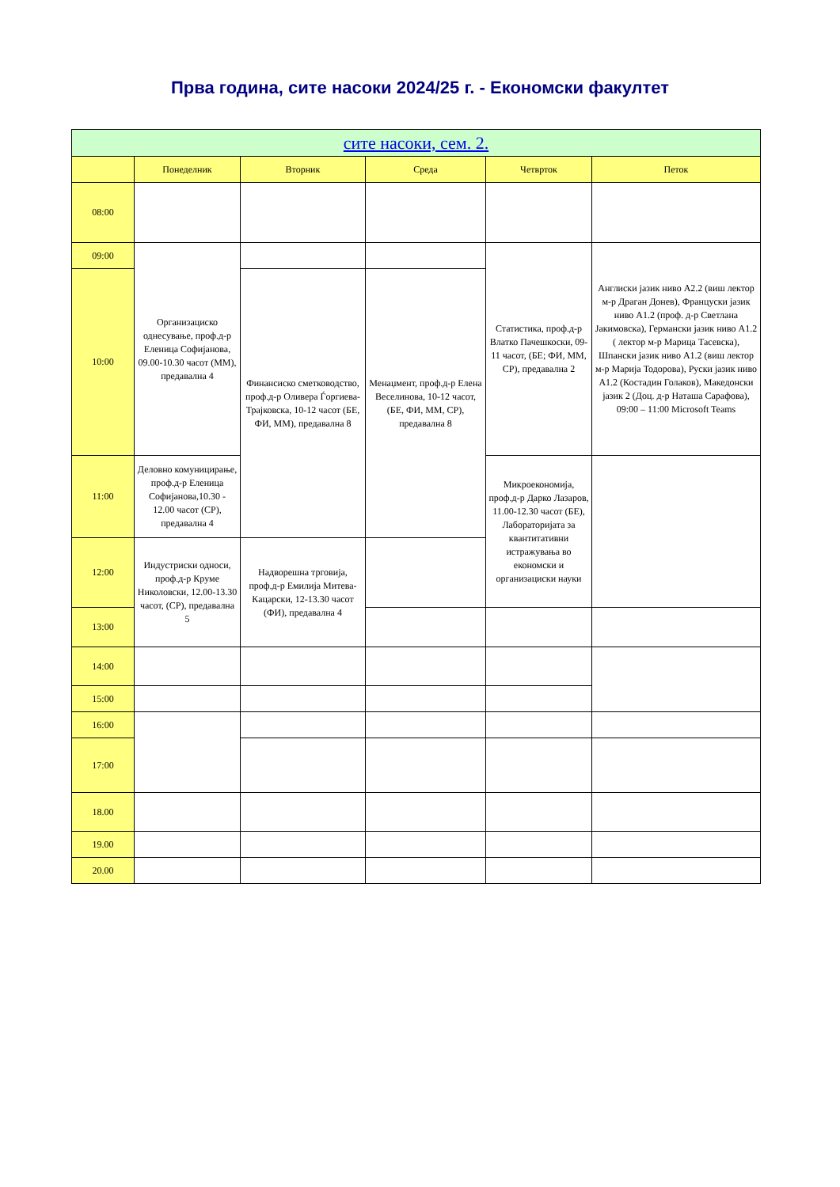Прва година, сите насоки 2024/25 г. - Економски факултет
| сите насоки, сем. 2. | | | | | |
| --- | --- | --- | --- | --- | --- |
| | Понеделник | Вторник | Среда | Четврток | Петок |
| 08:00 | | | | | |
| 09:00 | Организациско однесување, проф.д-р Еленица Софијанова, 09.00-10.30 часот (ММ), предавална 4 | | | Статистика, проф.д-р Влатко Пачешкоски, 09-11 часот, (БЕ; ФИ, ММ, СР), предавална 2 | Англиски јазик ниво А2.2 (виш лектор м-р Драган Донев), Француски јазик ниво А1.2 (проф. д-р Светлана Јакимовска), Германски јазик ниво А1.2 ( лектор м-р Марица Тасевска), Шпански јазик ниво А1.2 (виш лектор м-р Марија Тодорова), Руски јазик ниво А1.2 (Костадин Голаков), Македонски јазик 2 (Доц. д-р Наташа Сарафова), 09:00 – 11:00 Microsoft Teams |
| 10:00 | | Финансиско сметководство, проф.д-р Оливера Ѓоргиева-Трајковска, 10-12 часот (БЕ, ФИ, ММ), предавална 8 | Менаџмент, проф.д-р Елена Веселинова, 10-12 часот, (БЕ, ФИ, ММ, СР), предавална 8 | | |
| 11:00 | Деловно комуницирање, проф.д-р Еленица Софијанова,10.30 - 12.00 часот (СР), предавална 4 | | | Микроекономија, проф.д-р Дарко Лазаров, 11.00-12.30 часот (БЕ), Лабораторијата за квантитативни истражувања во економски и организациски науки | |
| 12:00 | Индустриски односи, проф.д-р Круме Николовски, 12.00-13.30 часот, (СР), предавална 5 | Надворешна трговија, проф.д-р Емилија Митева-Кацарски, 12-13.30 часот (ФИ), предавална 4 | | | |
| 13:00 | | | | | |
| 14:00 | | | | | |
| 15:00 | | | | | |
| 16:00 | | | | | |
| 17:00 | | | | | |
| 18.00 | | | | | |
| 19.00 | | | | | |
| 20.00 | | | | | |